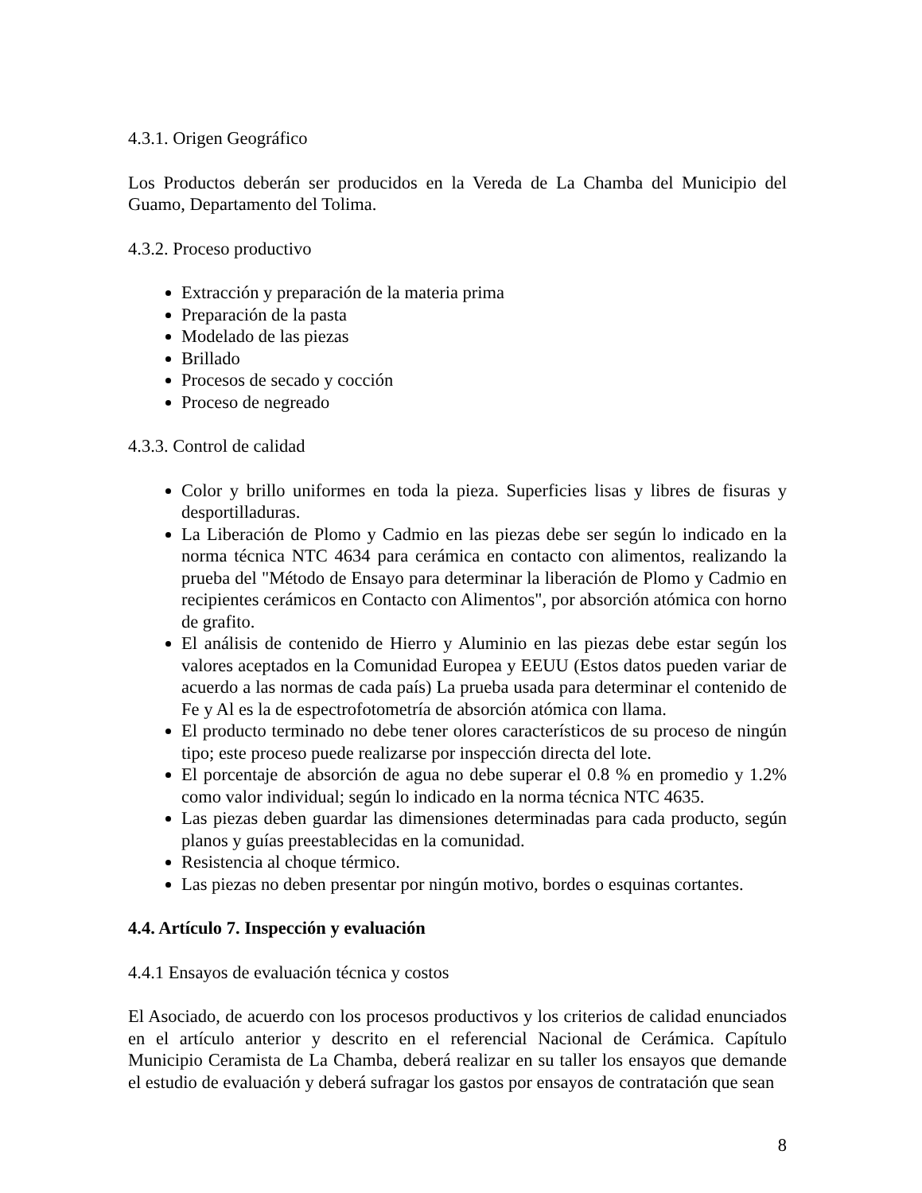4.3.1. Origen Geográfico
Los Productos deberán ser producidos en la Vereda de La Chamba del Municipio del Guamo, Departamento del Tolima.
4.3.2. Proceso productivo
Extracción y preparación de la materia prima
Preparación de la pasta
Modelado de las piezas
Brillado
Procesos de secado y cocción
Proceso de negreado
4.3.3. Control de calidad
Color y brillo uniformes en toda la pieza. Superficies lisas y libres de fisuras y desportilladuras.
La Liberación de Plomo y Cadmio en las piezas debe ser según lo indicado en la norma técnica NTC 4634 para cerámica en contacto con alimentos, realizando la prueba del "Método de Ensayo para determinar la liberación de Plomo y Cadmio en recipientes cerámicos en Contacto con Alimentos", por absorción atómica con horno de grafito.
El análisis de contenido de Hierro y Aluminio en las piezas debe estar según los valores aceptados en la Comunidad Europea y EEUU (Estos datos pueden variar de acuerdo a las normas de cada país) La prueba usada para determinar el contenido de Fe y Al es la de espectrofotometría de absorción atómica con llama.
El producto terminado no debe tener olores característicos de su proceso de ningún tipo; este proceso puede realizarse por inspección directa del lote.
El porcentaje de absorción de agua no debe superar el 0.8 % en promedio y 1.2% como valor individual; según lo indicado en la norma técnica NTC 4635.
Las piezas deben guardar las dimensiones determinadas para cada producto, según planos y guías preestablecidas en la comunidad.
Resistencia al choque térmico.
Las piezas no deben presentar por ningún motivo, bordes o esquinas cortantes.
4.4. Artículo 7. Inspección y evaluación
4.4.1 Ensayos de evaluación técnica y costos
El Asociado, de acuerdo con los procesos productivos y los criterios de calidad enunciados en el artículo anterior y descrito en el referencial Nacional de Cerámica. Capítulo Municipio Ceramista de La Chamba, deberá realizar en su taller los ensayos que demande el estudio de evaluación y deberá sufragar los gastos por ensayos de contratación que sean
8